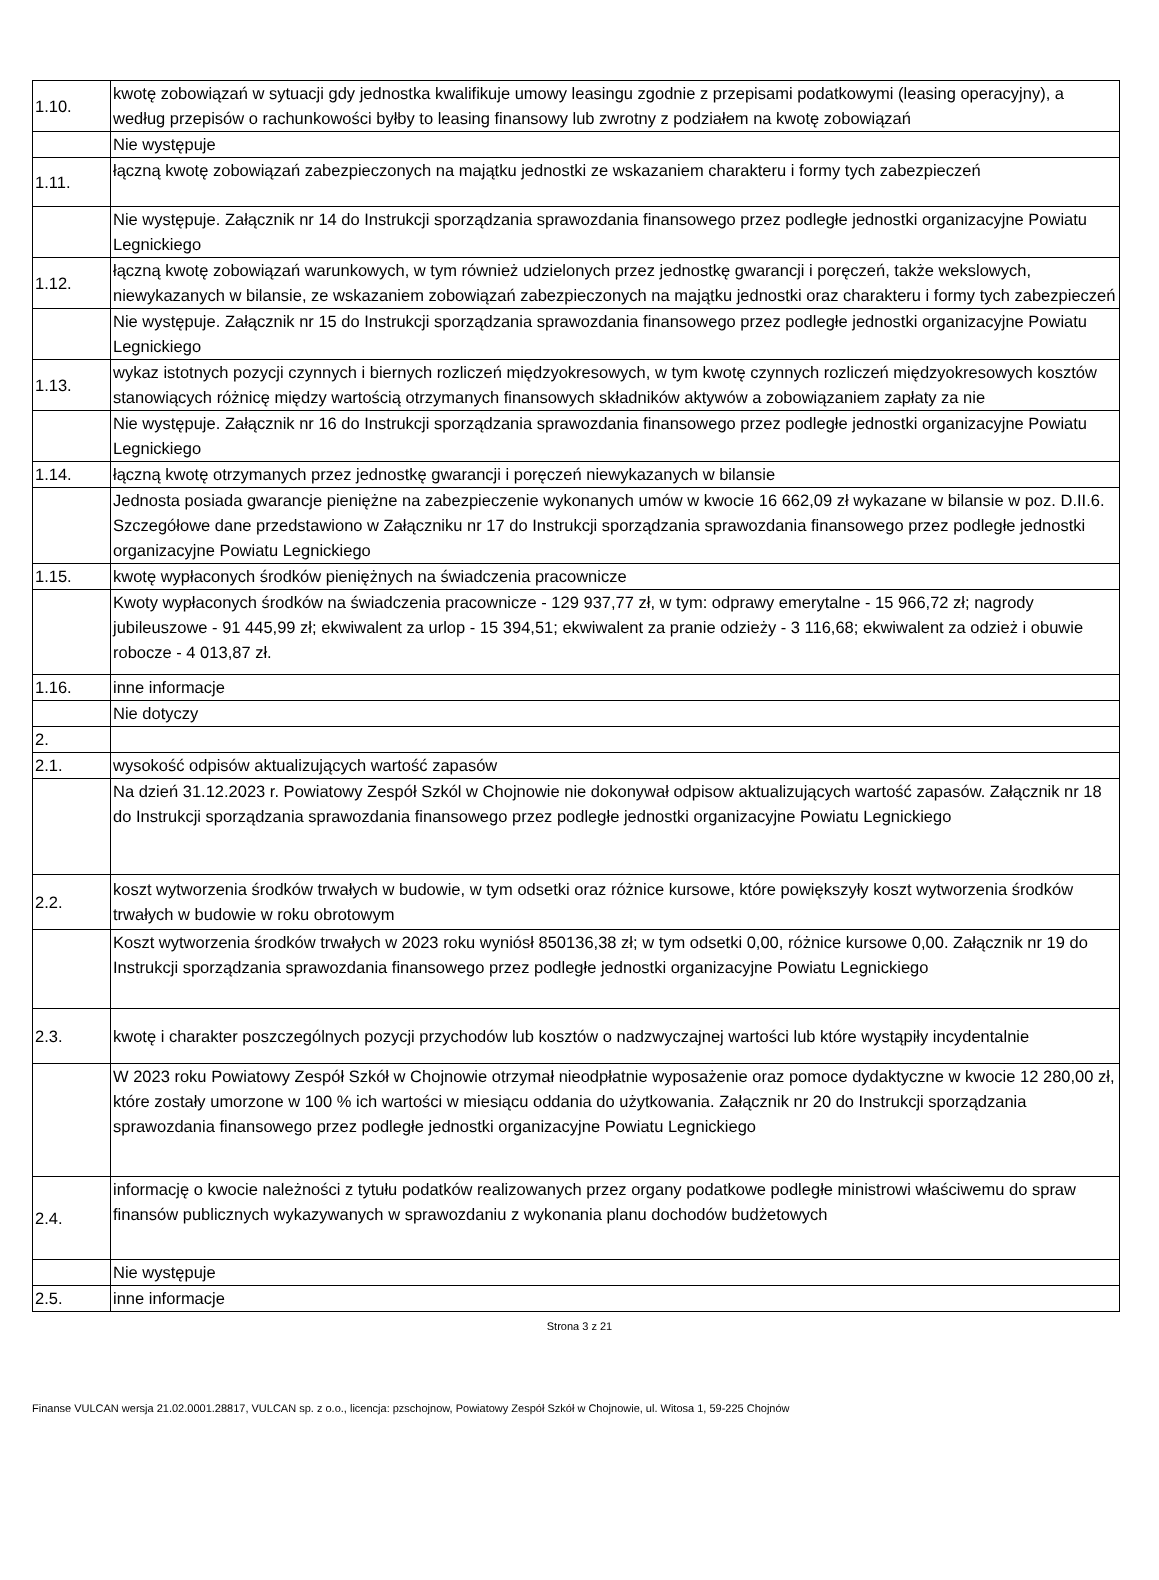| 1.10. | kwotę zobowiązań w sytuacji gdy jednostka kwalifikuje umowy leasingu zgodnie z przepisami podatkowymi (leasing operacyjny), a według przepisów o rachunkowości byłby to leasing finansowy lub zwrotny z podziałem na kwotę zobowiązań |
| | Nie występuje |
| 1.11. | łączną kwotę zobowiązań zabezpieczonych na majątku jednostki ze wskazaniem charakteru i formy tych zabezpieczeń |
| | Nie występuje. Załącznik nr 14 do Instrukcji sporządzania sprawozdania finansowego przez podległe jednostki organizacyjne Powiatu Legnickiego |
| 1.12. | łączną kwotę zobowiązań warunkowych, w tym również udzielonych przez jednostkę gwarancji i poręczeń, także wekslowych, niewykazanych w bilansie, ze wskazaniem zobowiązań zabezpieczonych na majątku jednostki oraz charakteru i formy tych zabezpieczeń |
| | Nie występuje. Załącznik nr 15 do Instrukcji sporządzania sprawozdania finansowego przez podległe jednostki organizacyjne Powiatu Legnickiego |
| 1.13. | wykaz istotnych pozycji czynnych i biernych rozliczeń międzyokresowych, w tym kwotę czynnych rozliczeń międzyokresowych kosztów stanowiących różnicę między wartością otrzymanych finansowych składników aktywów a zobowiązaniem zapłaty za nie |
| | Nie występuje. Załącznik nr 16 do Instrukcji sporządzania sprawozdania finansowego przez podległe jednostki organizacyjne Powiatu Legnickiego |
| 1.14. | łączną kwotę otrzymanych przez jednostkę gwarancji i poręczeń niewykazanych w bilansie |
| | Jednosta posiada gwarancje pieniężne na zabezpieczenie wykonanych umów w kwocie 16 662,09 zł wykazane w bilansie w poz. D.II.6. Szczegółowe dane przedstawiono w Załączniku nr 17 do Instrukcji sporządzania sprawozdania finansowego przez podległe jednostki organizacyjne Powiatu Legnickiego |
| 1.15. | kwotę wypłaconych środków pieniężnych na świadczenia pracownicze |
| | Kwoty wypłaconych środków na świadczenia pracownicze - 129 937,77 zł, w tym: odprawy emerytalne - 15 966,72 zł; nagrody jubileuszowe - 91 445,99 zł; ekwiwalent za urlop - 15 394,51; ekwiwalent za pranie odzieży - 3 116,68; ekwiwalent za odzież i obuwie robocze - 4 013,87 zł. |
| 1.16. | inne informacje |
| | Nie dotyczy |
| 2. | |
| 2.1. | wysokość odpisów aktualizujących wartość zapasów |
| | Na dzień 31.12.2023 r. Powiatowy Zespół Szkól w Chojnowie nie dokonywał odpisow aktualizujących wartość zapasów. Załącznik nr 18 do Instrukcji sporządzania sprawozdania finansowego przez podległe jednostki organizacyjne Powiatu Legnickiego |
| 2.2. | koszt wytworzenia środków trwałych w budowie, w tym odsetki oraz różnice kursowe, które powiększyły koszt wytworzenia środków trwałych w budowie w roku obrotowym |
| | Koszt wytworzenia środków trwałych w 2023 roku wyniósł 850136,38 zł; w tym odsetki 0,00, różnice kursowe 0,00. Załącznik nr 19 do Instrukcji sporządzania sprawozdania finansowego przez podległe jednostki organizacyjne Powiatu Legnickiego |
| 2.3. | kwotę i charakter poszczególnych pozycji przychodów lub kosztów o nadzwyczajnej wartości lub które wystąpiły incydentalnie |
| | W 2023 roku Powiatowy Zespół Szkół w Chojnowie otrzymał nieodpłatnie wyposażenie oraz pomoce dydaktyczne w kwocie 12 280,00 zł, które zostały umorzone w 100 % ich wartości w miesiącu oddania do użytkowania. Załącznik nr 20 do Instrukcji sporządzania sprawozdania finansowego przez podległe jednostki organizacyjne Powiatu Legnickiego |
| 2.4. | informację o kwocie należności z tytułu podatków realizowanych przez organy podatkowe podległe ministrowi właściwemu do spraw finansów publicznych wykazywanych w sprawozdaniu z wykonania planu dochodów budżetowych |
| | Nie występuje |
| 2.5. | inne informacje |
Strona 3 z 21
Finanse VULCAN wersja 21.02.0001.28817, VULCAN sp. z o.o., licencja: pzschojnow, Powiatowy Zespół Szkół w Chojnowie, ul. Witosa 1, 59-225 Chojnów